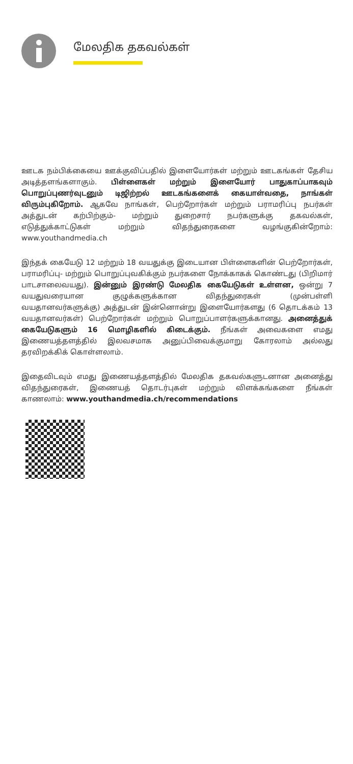மேலதிக தகவல்கள்
ஊடக நம்பிக்கையை ஊக்குவிப்பதில் இளையோர்கள் மற்றும் ஊடகங்கள் தேசிய அடித்தளங்களாகும். பிள்ளைகள் மற்றும் இளையோர் பாதுகாப்பாகவும் பொறுப்புணர்வுடனும் டிஜிற்றல் ஊடகங்களைக் கையாள்வதை, நாங்கள் விரும்புகிறோம். ஆகவே நாங்கள், பெற்றோர்கள் மற்றும் பராமரிப்பு நபர்கள் அத்துடன் கற்பிற்கும்- மற்றும் துறைசார் நபர்களுக்கு தகவல்கள், எடுத்துக்காட்டுகள் மற்றும் விதந்துரைகளை வழங்குகின்றோம்: www.youthandmedia.ch
இந்தக் கையேடு 12 மற்றும் 18 வயதுக்கு இடையான பிள்ளைகளின் பெற்றோர்கள், பராமரிப்பு- மற்றும் பொறுப்புவகிக்கும் நபர்களை நோக்காகக் கொண்டது (பிறிமார் பாடசாலைவயது). இன்னும் இரண்டு மேலதிக கையேடுகள் உள்ளன, ஒன்று 7 வயதுவரையான குழுக்களுக்கான விதந்துரைகள் (முன்பள்ளி வயதானவர்களுக்கு) அத்துடன் இன்னொன்று இளையோர்களது (6 தொடக்கம் 13 வயதானவர்கள்) பெற்றோர்கள் மற்றும் பொறுப்பாளர்களுக்கானது. அனைத்துக் கையேடுகளும் 16 மொழிகளில் கிடைக்கும். நீங்கள் அவைகளை எமது இணையத்தளத்தில் இலவசமாக அனுப்பிவைக்குமாறு கோரலாம் அல்லது தரவிறக்கிக் கொள்ளலாம்.
இதைவிடவும் எமது இணையத்தளத்தில் மேலதிக தகவல்களுடனான அனைத்து விதந்துரைகள், இணையத் தொடர்புகள் மற்றும் விளக்கங்களை நீங்கள் காணலாம்: www.youthandmedia.ch/recommendations